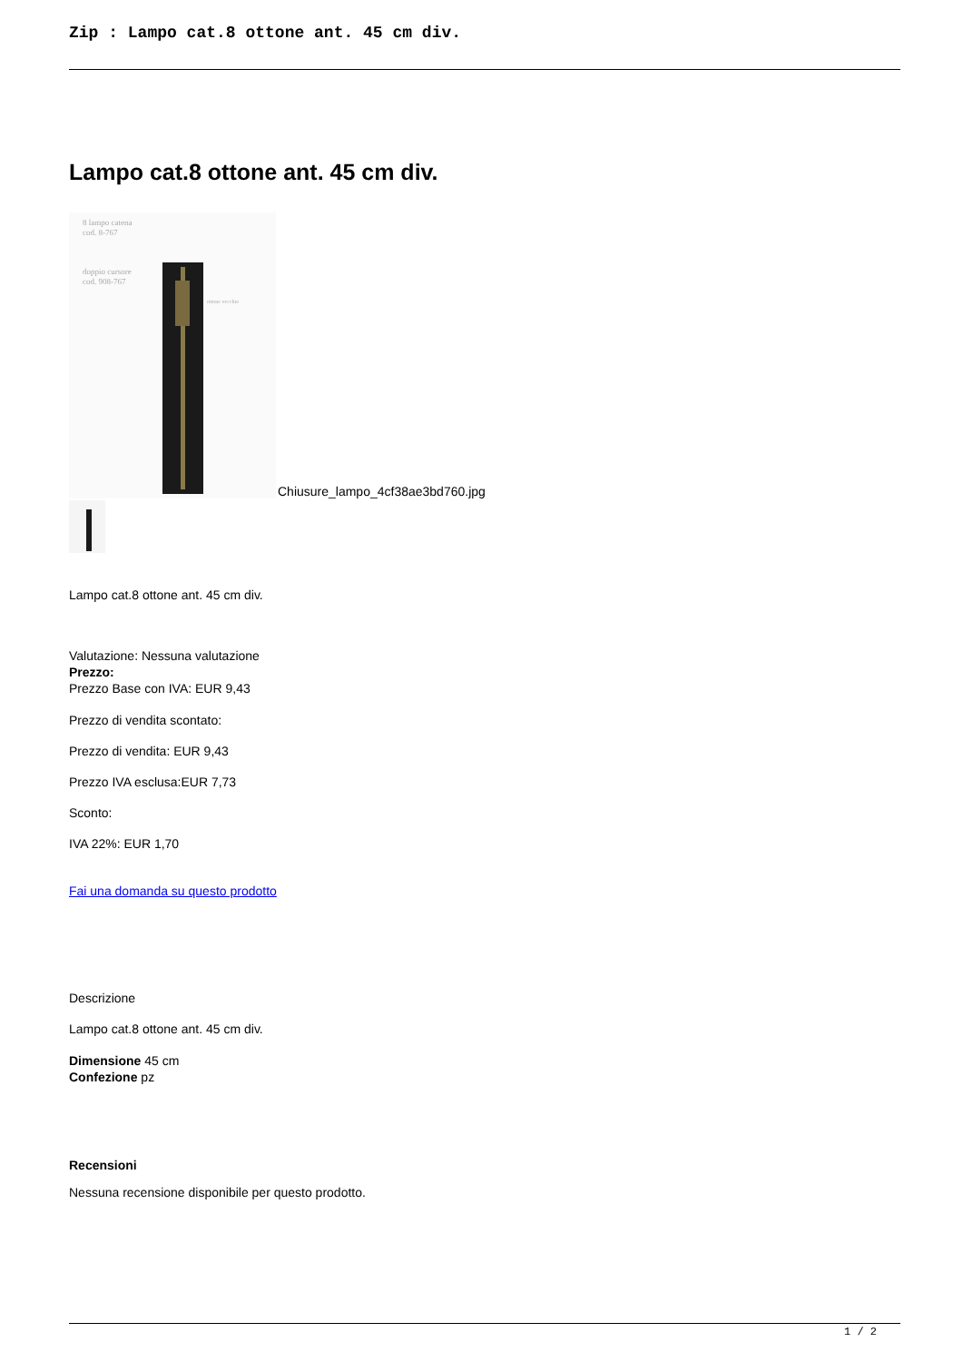Zip : Lampo cat.8 ottone ant. 45 cm div.
Lampo cat.8 ottone ant. 45 cm div.
8 lampo catena
cod. 8-767
doppio cursore
cod. 908-767
ottone vecchio
Chiusure_lampo_4cf38ae3bd760.jpg
Lampo cat.8 ottone ant. 45 cm div.
Valutazione: Nessuna valutazione
Prezzo:
Prezzo Base con IVA: EUR 9,43
Prezzo di vendita scontato:
Prezzo di vendita: EUR 9,43
Prezzo IVA esclusa:EUR 7,73
Sconto:
IVA 22%: EUR 1,70
Fai una domanda su questo prodotto
Descrizione
Lampo cat.8 ottone ant. 45 cm div.
Dimensione 45 cm
Confezione pz
Recensioni
Nessuna recensione disponibile per questo prodotto.
1 / 2